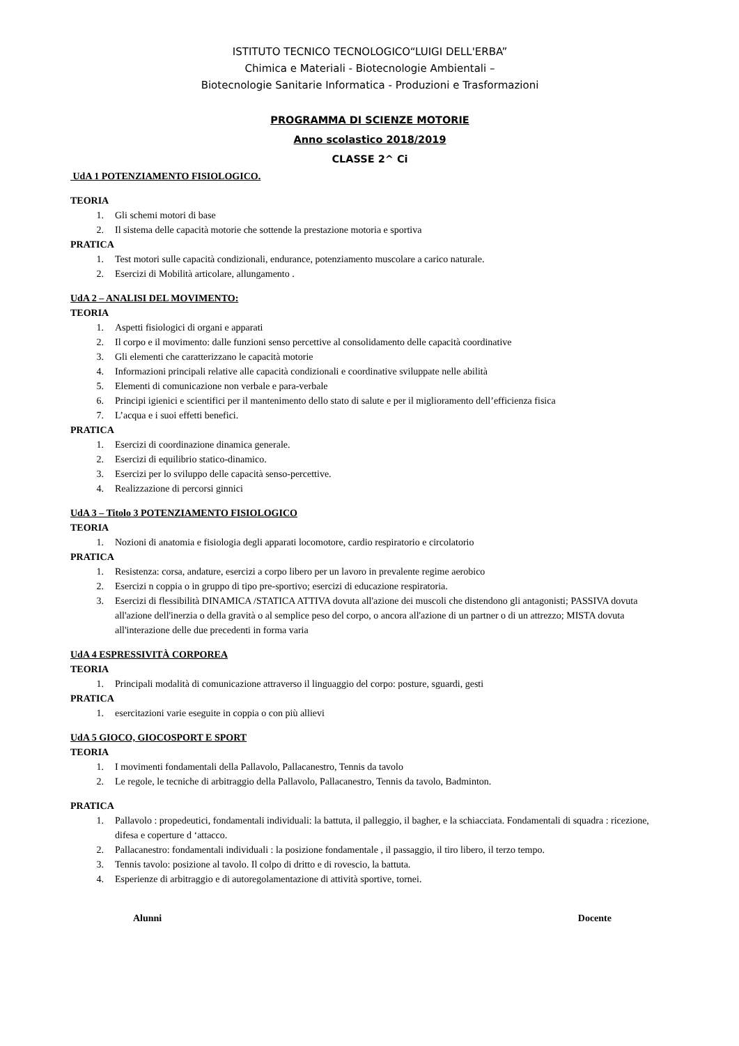ISTITUTO TECNICO TECNOLOGICO“LUIGI DELL'ERBA”
Chimica e Materiali - Biotecnologie Ambientali –
Biotecnologie Sanitarie Informatica - Produzioni e Trasformazioni
PROGRAMMA DI SCIENZE MOTORIE
Anno scolastico 2018/2019
CLASSE 2^ Ci
UdA 1 POTENZIAMENTO FISIOLOGICO.
TEORIA
1. Gli schemi motori di base
2. Il sistema delle capacità motorie che sottende la prestazione motoria e sportiva
PRATICA
1. Test motori sulle capacità condizionali, endurance, potenziamento muscolare a carico naturale.
2. Esercizi di Mobilità articolare, allungamento .
UdA 2 – ANALISI DEL MOVIMENTO:
TEORIA
1. Aspetti fisiologici di organi e apparati
2. Il corpo e il movimento: dalle funzioni senso percettive al consolidamento delle capacità coordinative
3. Gli elementi che caratterizzano le capacità motorie
4. Informazioni principali relative alle capacità condizionali e coordinative sviluppate nelle abilità
5. Elementi di comunicazione non verbale e para-verbale
6. Principi igienici e scientifici per il mantenimento dello stato di salute e per il miglioramento dell’efficienza fisica
7. L’acqua e i suoi effetti benefici.
PRATICA
1. Esercizi di coordinazione dinamica generale.
2. Esercizi di equilibrio statico-dinamico.
3. Esercizi per lo sviluppo delle capacità senso-percettive.
4. Realizzazione di percorsi ginnici
UdA 3 – Titolo 3 POTENZIAMENTO FISIOLOGICO
TEORIA
1. Nozioni di anatomia e fisiologia degli apparati locomotore, cardio respiratorio e circolatorio
PRATICA
1. Resistenza: corsa, andature, esercizi a corpo libero per un lavoro in prevalente regime aerobico
2. Esercizi n coppia o in gruppo di tipo pre-sportivo; esercizi di educazione respiratoria.
3. Esercizi di flessibilità DINAMICA /STATICA ATTIVA dovuta all'azione dei muscoli che distendono gli antagonisti; PASSIVA dovuta all'azione dell'inerzia o della gravità o al semplice peso del corpo, o ancora all'azione di un partner o di un attrezzo; MISTA dovuta all'interazione delle due precedenti in forma varia
UdA 4 ESPRESSIVITÀ CORPOREA
TEORIA
1. Principali modalità di comunicazione attraverso il linguaggio del corpo: posture, sguardi, gesti
PRATICA
1. esercitazioni varie eseguite in coppia o con più allievi
UdA 5 GIOCO, GIOCOSPORT E SPORT
TEORIA
1. I movimenti fondamentali della Pallavolo, Pallacanestro, Tennis da tavolo
2. Le regole, le tecniche di arbitraggio della Pallavolo, Pallacanestro, Tennis da tavolo, Badminton.
PRATICA
1. Pallavolo : propedeutici, fondamentali individuali: la battuta, il palleggio, il bagher, e la schiacciata. Fondamentali di squadra : ricezione, difesa e coperture d ‘attacco.
2. Pallacanestro: fondamentali individuali : la posizione fondamentale , il passaggio, il tiro libero, il terzo tempo.
3. Tennis tavolo: posizione al tavolo. Il colpo di dritto e di rovescio, la battuta.
4. Esperienze di arbitraggio e di autoregolamentazione di attività sportive, tornei.
Alunni Docente